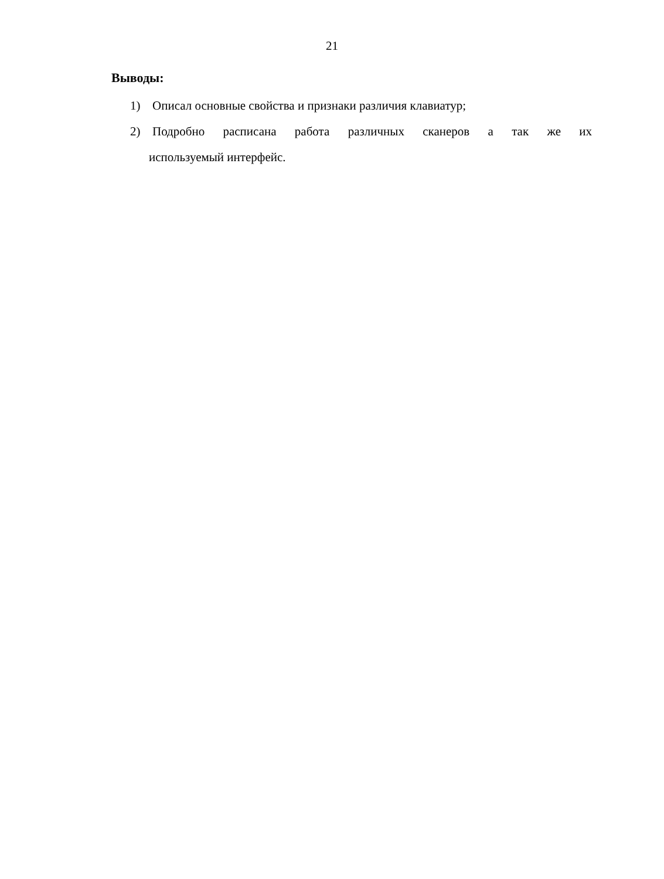21
Выводы:
1) Описал основные свойства и признаки различия клавиатур;
2) Подробно расписана работа различных сканеров а так же их
используемый интерфейс.